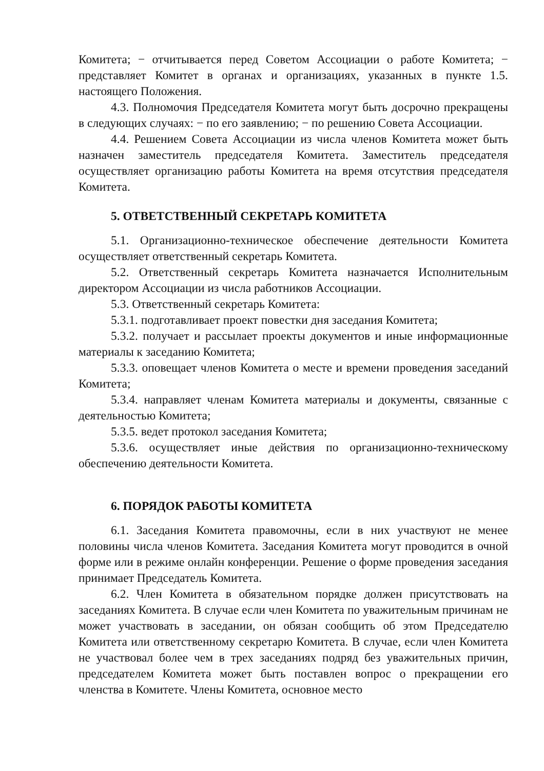Комитета; − отчитывается перед Советом Ассоциации о работе Комитета; − представляет Комитет в органах и организациях, указанных в пункте 1.5. настоящего Положения.
4.3. Полномочия Председателя Комитета могут быть досрочно прекращены в следующих случаях: − по его заявлению; − по решению Совета Ассоциации.
4.4. Решением Совета Ассоциации из числа членов Комитета может быть назначен заместитель председателя Комитета. Заместитель председателя осуществляет организацию работы Комитета на время отсутствия председателя Комитета.
5. ОТВЕТСТВЕННЫЙ СЕКРЕТАРЬ КОМИТЕТА
5.1. Организационно-техническое обеспечение деятельности Комитета осуществляет ответственный секретарь Комитета.
5.2. Ответственный секретарь Комитета назначается Исполнительным директором Ассоциации из числа работников Ассоциации.
5.3. Ответственный секретарь Комитета:
5.3.1. подготавливает проект повестки дня заседания Комитета;
5.3.2. получает и рассылает проекты документов и иные информационные материалы к заседанию Комитета;
5.3.3. оповещает членов Комитета о месте и времени проведения заседаний Комитета;
5.3.4. направляет членам Комитета материалы и документы, связанные с деятельностью Комитета;
5.3.5. ведет протокол заседания Комитета;
5.3.6. осуществляет иные действия по организационно-техническому обеспечению деятельности Комитета.
6. ПОРЯДОК РАБОТЫ КОМИТЕТА
6.1. Заседания Комитета правомочны, если в них участвуют не менее половины числа членов Комитета. Заседания Комитета могут проводится в очной форме или в режиме онлайн конференции. Решение о форме проведения заседания принимает Председатель Комитета.
6.2. Член Комитета в обязательном порядке должен присутствовать на заседаниях Комитета. В случае если член Комитета по уважительным причинам не может участвовать в заседании, он обязан сообщить об этом Председателю Комитета или ответственному секретарю Комитета. В случае, если член Комитета не участвовал более чем в трех заседаниях подряд без уважительных причин, председателем Комитета может быть поставлен вопрос о прекращении его членства в Комитете. Члены Комитета, основное место